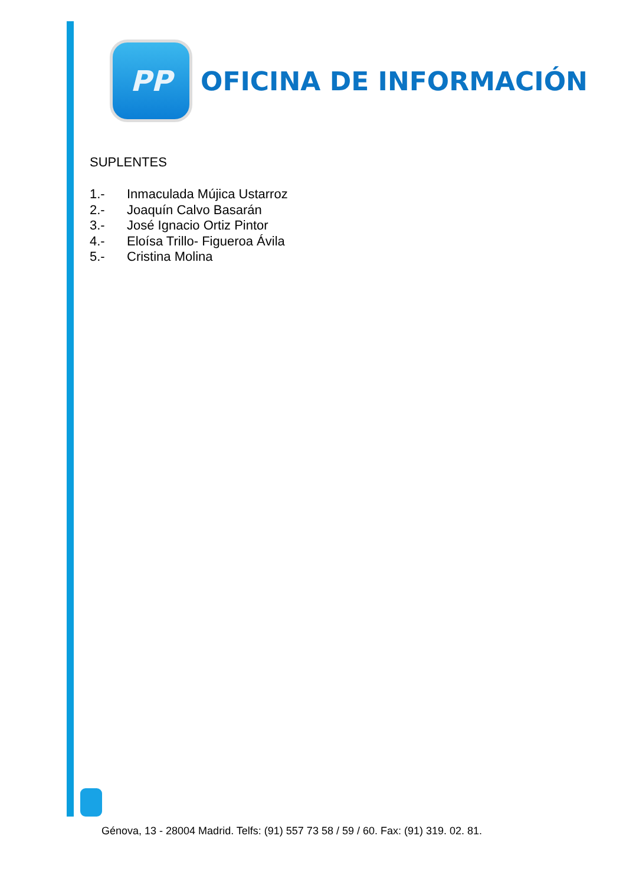PP
OFICINA DE INFORMACIÓN
SUPLENTES
1.- Inmaculada Mújica Ustarroz
2.- Joaquín Calvo Basarán
3.- José Ignacio Ortiz Pintor
4.- Eloísa Trillo- Figueroa Ávila
5.- Cristina Molina
Génova, 13 - 28004 Madrid. Telfs: (91) 557 73 58 / 59 / 60. Fax: (91) 319. 02. 81.